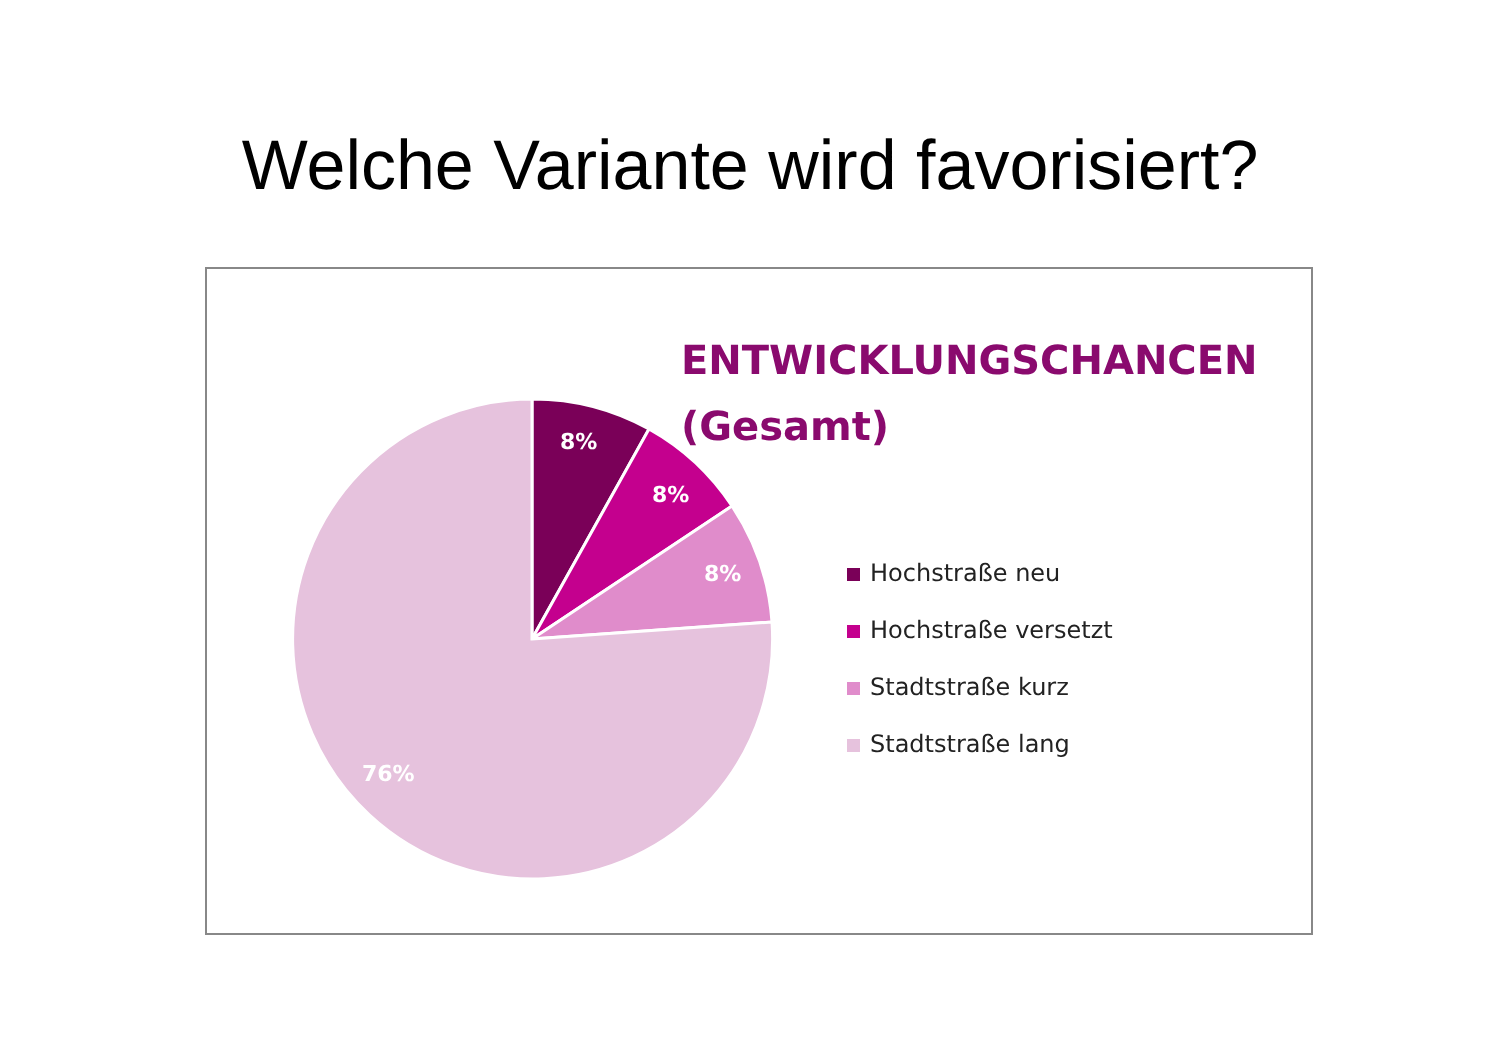Welche Variante wird favorisiert?
8%
8%
8%
76%
ENTWICKLUNGSCHANCEN
(Gesamt)
Hochstraße neu
Hochstraße versetzt
Stadtstraße kurz
Stadtstraße lang